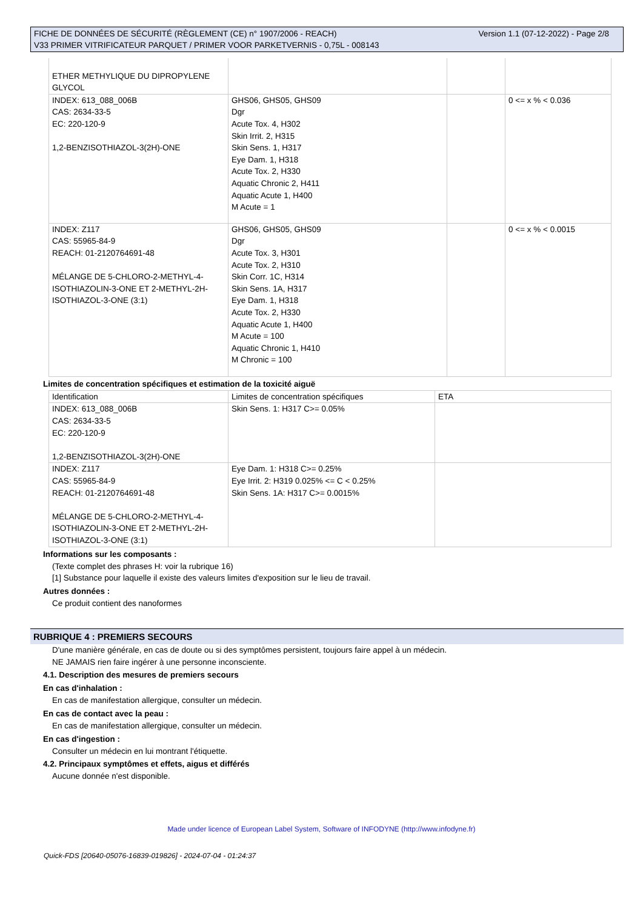Version 1.1 (07-12-2022) - Page 2/8 FICHE DE DONNÉES DE SÉCURITÉ (RÈGLEMENT (CE) n° 1907/2006 - REACH)
V33 PRIMER VITRIFICATEUR PARQUET / PRIMER VOOR PARKETVERNIS - 0,75L - 008143
| ETHER METHYLIQUE DU DIPROPYLENE GLYCOL | | | |
| INDEX: 613_088_006B CAS: 2634-33-5 EC: 220-120-9 1,2-BENZISOTHIAZOL-3(2H)-ONE | GHS06, GHS05, GHS09 Dgr Acute Tox. 4, H302 Skin Irrit. 2, H315 Skin Sens. 1, H317 Eye Dam. 1, H318 Acute Tox. 2, H330 Aquatic Chronic 2, H411 Aquatic Acute 1, H400 M Acute = 1 | | 0 <= x % < 0.036 |
| INDEX: Z117 CAS: 55965-84-9 REACH: 01-2120764691-48 MÉLANGE DE 5-CHLORO-2-METHYL-4-ISOTHIAZOLIN-3-ONE ET 2-METHYL-2H-ISOTHIAZOL-3-ONE (3:1) | GHS06, GHS05, GHS09 Dgr Acute Tox. 3, H301 Acute Tox. 2, H310 Skin Corr. 1C, H314 Skin Sens. 1A, H317 Eye Dam. 1, H318 Acute Tox. 2, H330 Aquatic Acute 1, H400 M Acute = 100 Aquatic Chronic 1, H410 M Chronic = 100 | | 0 <= x % < 0.0015 |
Limites de concentration spécifiques et estimation de la toxicité aiguë
| Identification | Limites de concentration spécifiques | ETA |
| --- | --- | --- |
| INDEX: 613_088_006B CAS: 2634-33-5 EC: 220-120-9 1,2-BENZISOTHIAZOL-3(2H)-ONE | Skin Sens. 1: H317 C>= 0.05% | |
| INDEX: Z117 CAS: 55965-84-9 REACH: 01-2120764691-48 MÉLANGE DE 5-CHLORO-2-METHYL-4-ISOTHIAZOLIN-3-ONE ET 2-METHYL-2H-ISOTHIAZOL-3-ONE (3:1) | Eye Dam. 1: H318 C>= 0.25% Eye Irrit. 2: H319 0.025% <= C < 0.25% Skin Sens. 1A: H317 C>= 0.0015% | |
Informations sur les composants :
(Texte complet des phrases H: voir la rubrique 16)
[1] Substance pour laquelle il existe des valeurs limites d'exposition sur le lieu de travail.
Autres données :
Ce produit contient des nanoformes
RUBRIQUE 4 : PREMIERS SECOURS
D'une manière générale, en cas de doute ou si des symptômes persistent, toujours faire appel à un médecin.
NE JAMAIS rien faire ingérer à une personne inconsciente.
4.1. Description des mesures de premiers secours
En cas d'inhalation :
En cas de manifestation allergique, consulter un médecin.
En cas de contact avec la peau :
En cas de manifestation allergique, consulter un médecin.
En cas d'ingestion :
Consulter un médecin en lui montrant l'étiquette.
4.2. Principaux symptômes et effets, aigus et différés
Aucune donnée n'est disponible.
Made under licence of European Label System, Software of INFODYNE (http://www.infodyne.fr)
Quick-FDS [20640-05076-16839-019826] - 2024-07-04 - 01:24:37